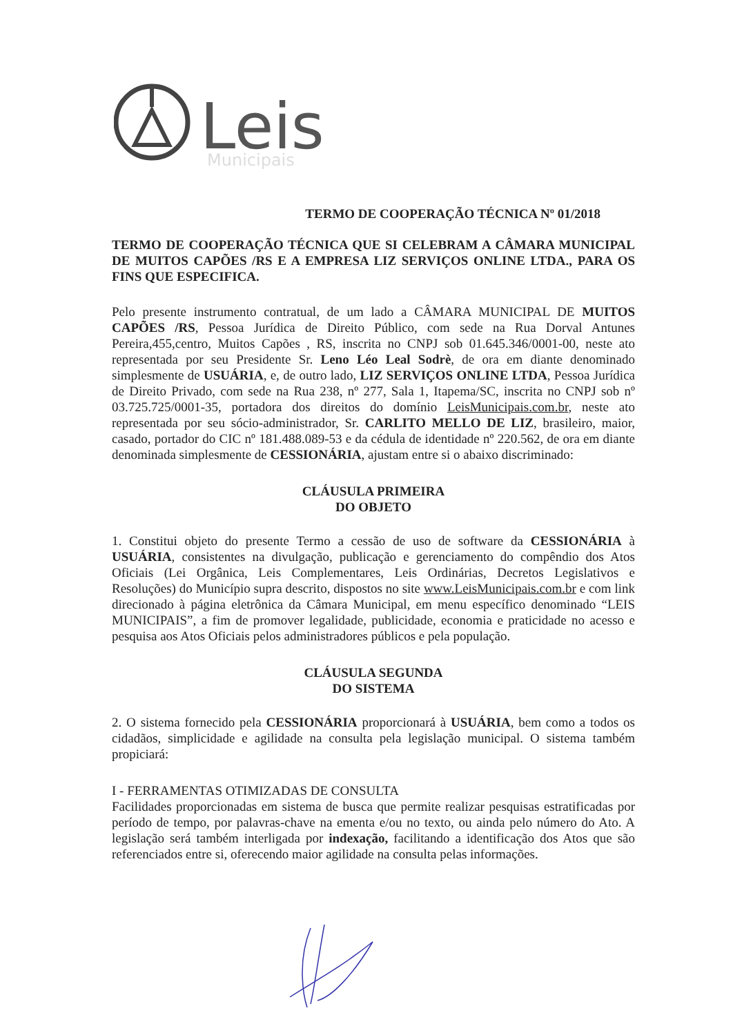Leis
Municipais
TERMO DE COOPERAÇÃO TÉCNICA Nº 01/2018
TERMO DE COOPERAÇÃO TÉCNICA QUE SI CELEBRAM A CÂMARA MUNICIPAL DE MUITOS CAPÕES /RS E A EMPRESA LIZ SERVIÇOS ONLINE LTDA., PARA OS FINS QUE ESPECIFICA.
Pelo presente instrumento contratual, de um lado a CÂMARA MUNICIPAL DE MUITOS CAPÕES /RS, Pessoa Jurídica de Direito Público, com sede na Rua Dorval Antunes Pereira,455,centro, Muitos Capões , RS, inscrita no CNPJ sob 01.645.346/0001-00, neste ato representada por seu Presidente Sr. Leno Léo Leal Sodrè, de ora em diante denominado simplesmente de USUÁRIA, e, de outro lado, LIZ SERVIÇOS ONLINE LTDA, Pessoa Jurídica de Direito Privado, com sede na Rua 238, nº 277, Sala 1, Itapema/SC, inscrita no CNPJ sob nº 03.725.725/0001-35, portadora dos direitos do domínio LeisMunicipais.com.br, neste ato representada por seu sócio-administrador, Sr. CARLITO MELLO DE LIZ, brasileiro, maior, casado, portador do CIC nº 181.488.089-53 e da cédula de identidade nº 220.562, de ora em diante denominada simplesmente de CESSIONÁRIA, ajustam entre si o abaixo discriminado:
CLÁUSULA PRIMEIRA
DO OBJETO
1. Constitui objeto do presente Termo a cessão de uso de software da CESSIONÁRIA à USUÁRIA, consistentes na divulgação, publicação e gerenciamento do compêndio dos Atos Oficiais (Lei Orgânica, Leis Complementares, Leis Ordinárias, Decretos Legislativos e Resoluções) do Município supra descrito, dispostos no site www.LeisMunicipais.com.br e com link direcionado à página eletrônica da Câmara Municipal, em menu específico denominado “LEIS MUNICIPAIS”, a fim de promover legalidade, publicidade, economia e praticidade no acesso e pesquisa aos Atos Oficiais pelos administradores públicos e pela população.
CLÁUSULA SEGUNDA
DO SISTEMA
2. O sistema fornecido pela CESSIONÁRIA proporcionará à USUÁRIA, bem como a todos os cidadãos, simplicidade e agilidade na consulta pela legislação municipal. O sistema também propiciará:
I - FERRAMENTAS OTIMIZADAS DE CONSULTA
Facilidades proporcionadas em sistema de busca que permite realizar pesquisas estratificadas por período de tempo, por palavras-chave na ementa e/ou no texto, ou ainda pelo número do Ato. A legislação será também interligada por indexação, facilitando a identificação dos Atos que são referenciados entre si, oferecendo maior agilidade na consulta pelas informações.